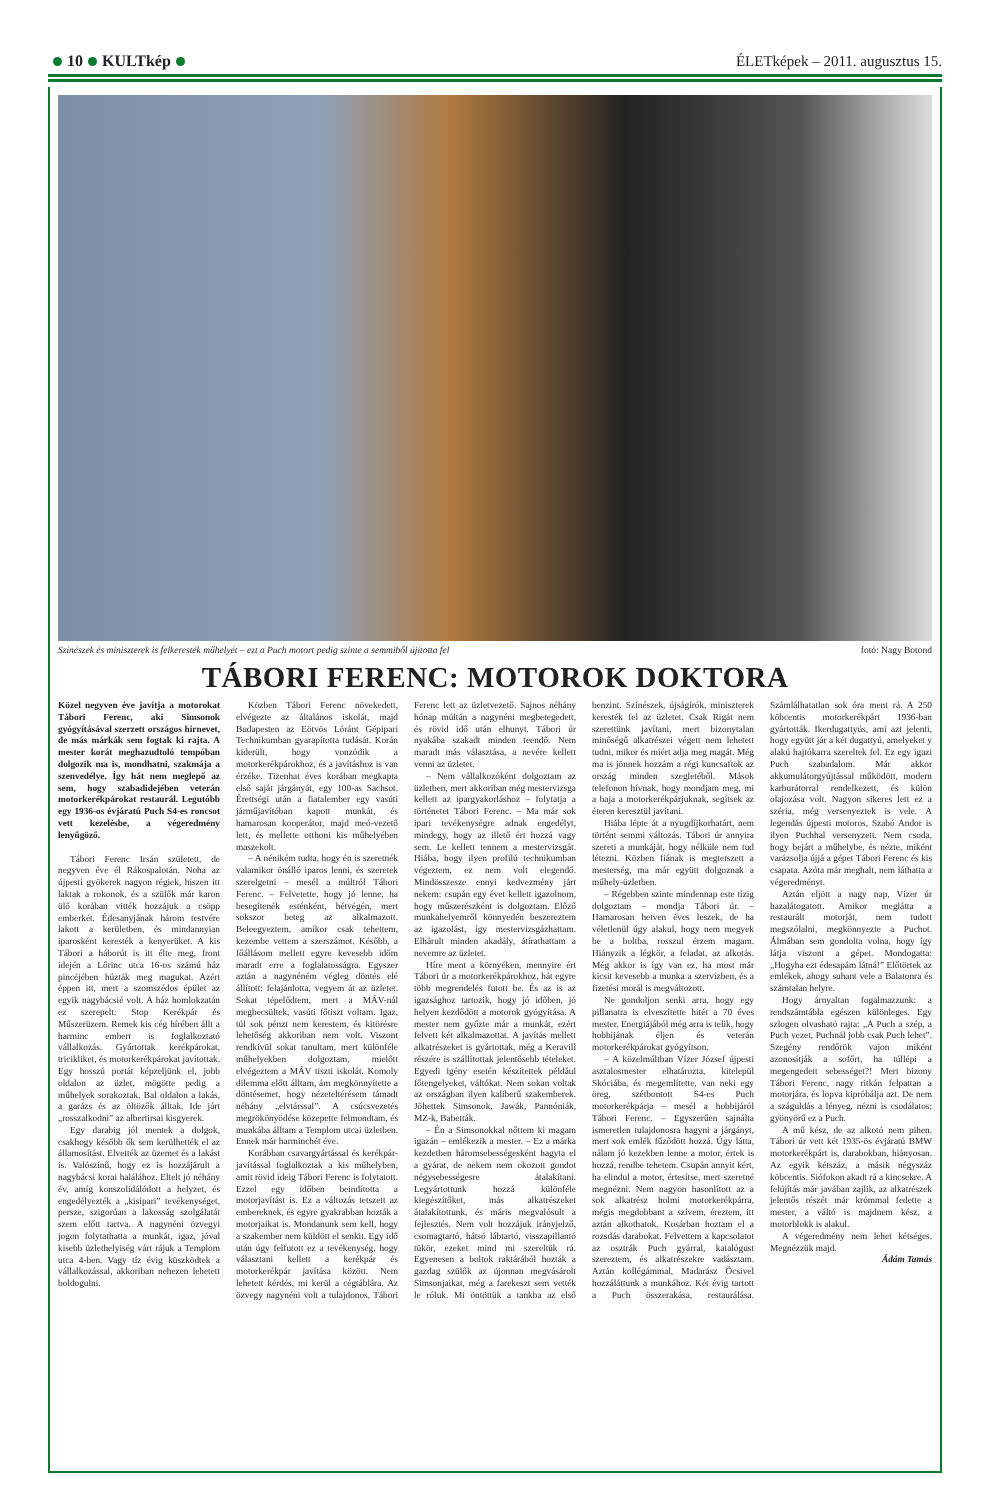10 KULTkép
ÉLETképek – 2011. augusztus 15.
Színészek és miniszterek is felkeresték műhelyét – ezt a Puch motort pedig szinte a semmiből újította fel fotó: Nagy Botond
TÁBORI FERENC: MOTOROK DOKTORA
Közel negyven éve javítja a motorokat Tábori Ferenc, aki Simsonok gyógyításával szerzett országos hírnevet, de más márkák sem fogtak ki rajta. A mester korát meghazudtoló tempóban dolgozik ma is, mondhatni, szakmája a szenvedélye. Így hát nem meglepő az sem, hogy szabadidejében veterán motorkerékpárokat restaurál. Legutóbb egy 1936-os évjáratú Puch S4-es roncsot vett kezelésbe, a végeredmény lenyűgöző.
Tábori Ferenc Irsán született, de negyven éve él Rákospalotán. Noha az újpesti gyökerek nagyon régiek, hiszen itt laktak a rokonok, és a szülők már karon ülő korában vitték hozzájuk a csöpp emberkét. Édesanyjának három testvére lakott a kerületben, és mindannyian iparosként keresték a kenyerüket. A kis Tábori a háborút is itt élte meg, front idején a Lőrinc utca 16-os számú ház pincéjében húzták meg magukat. Azért éppen itt, mert a szomszédos épület az egyik nagybácsié volt. A ház homlokzatán ez szerepelt: Stop Kerékpár és Műszerüzem. Remek kis cég hírében állt a harminc embert is foglalkoztató vállalkozás. Gyártottak kerékpárokat, tricikliket, és motorkerékpárokat javítottak. Egy hosszú portát képzeljünk el, jobb oldalon az üzlet, mögötte pedig a műhelyek sorakoztak. Bal oldalon a lakás, a garázs és az öltözők álltak. Ide járt „rosszalkodni” az albertirsai kisgyerek.
Egy darabig jól mentek a dolgok, csakhogy később ők sem kerülhették el az államosítást. Elvették az üzemet és a lakást is. Valószínű, hogy ez is hozzájárult a nagybácsi korai halálához. Eltelt jó néhány év, amíg konszolidálódott a helyzet, és engedélyezték a „kisipari” tevékenységet, persze, szigorúan a lakosság szolgálatát szem előtt tartva. A nagynéni özvegyi jogon folytathatta a munkát, igaz, jóval kisebb üzlethelyiség várt rájuk a Templom utca 4-ben. Vagy tíz évig küszködtek a vállalkozással, akkoriban nehezen lehetett boldogulni.
Közben Tábori Ferenc növekedett, elvégezte az általános iskolát, majd Budapesten az Eötvös Lóránt Gépipari Technikumban gyarapította tudását. Korán kiderült, hogy vonzódik a motorkerékpárokhoz, és a javításhoz is van érzéke. Tizenhat éves korában megkapta első saját járgányát, egy 100-as Sachsot. Érettségi után a fiatalember egy vasúti járműjavítóban kapott munkát, és hamarosan kooperátor, majd meó-vezető lett, és mellette otthoni kis műhelyében maszekolt.
– A nénikém tudta, hogy én is szeretnék valamikor önálló iparos lenni, és szeretek szerelgetni – mesél a múltról Tábori Ferenc. – Felvetette, hogy jó lenne, ha besegítenék esténként, hétvégén, mert sokszor beteg az alkalmazott. Beleegyeztem, amikor csak tehettem, kezembe vettem a szerszámot. Később, a főállásom mellett egyre kevesebb időm maradt erre a foglalatosságra. Egyszer aztán a nagynéném végleg döntés elé állított: felajánlotta, vegyem át az üzletet. Sokat tépelődtem, mert a MÁV-nál megbecsültek, vasúti főtiszt voltam. Igaz, túl sok pénzt nem kerestem, és kitörésre lehetőség akkoriban nem volt. Viszont rendkívül sokat tanultam, mert különféle műhelyekben dolgoztam, mielőtt elvégeztem a MÁV tiszti iskolát. Komoly dilemma előtt álltam, ám megkönnyítette a döntésemet, hogy nézeteltérésem támadt néhány „elvtárssal”. A csúcsvezetés megrökönyödése közepette felmondtam, és munkába álltam a Templom utcai üzletben. Ennek már harminchét éve.
Korábban csavargyártással és kerékpár-javítással foglalkoztak a kis műhelyben, amit rövid ideig Tábori Ferenc is folytatott. Ezzel egy időben beindította a motorjavítást is. Ez a változás tetszett az embereknek, és egyre gyakrabban hozták a motorjaikat is. Mondanunk sem kell, hogy a szakember nem küldött el senkit. Egy idő után úgy felfutott ez a tevékenység, hogy választani kellett a kerékpár és motorkerékpár javítása között. Nem lehetett kérdés, mi kerül a cégtáblára. Az özvegy nagynéni volt a tulajdonos, Tábori Ferenc lett az üzletvezető. Sajnos néhány hónap múltán a nagynéni megbetegedett, és rövid idő után elhunyt. Tábori úr nyakába szakadt minden teendő. Nem maradt más választása, a nevére kellett venni az üzletet.
– Nem vállalkozóként dolgoztam az üzletben, mert akkoriban még mestervizsga kellett az ipargyakorláshoz – folytatja a történetet Tábori Ferenc. – Ma már sok ipari tevékenységre adnak engedélyt, mindegy, hogy az illető ért hozzá vagy sem. Le kellett tennem a mestervizsgát. Hiába, hogy ilyen profilú technikumban végeztem, ez nem volt elegendő. Mindösszesze ennyi kedvezmény járt nekem: csupán egy évet kellett igazolnom, hogy műszerészként is dolgoztam. Előző munkahelyemről könnyedén beszereztem az igazolást, így mestervizsgázhattam. Elhárult minden akadály, átírathattam a nevemre az üzletet.
Híre ment a környéken, mennyire ért Tábori úr a motorkerékpárokhoz, hát egyre több megrendelés futott be. És az is az igazsághoz tartozik, hogy jó időben, jó helyen kezdődött a motorok gyógyítása. A mester nem győzte már a munkát, ezért felvett két alkalmazottat. A javítás mellett alkatrészeket is gyártottak, még a Keravill részére is szállítottak jelentősebb tételeket. Egyedi igény esetén készítettek például főtengelyeket, váltókat. Nem sokan voltak az országban ilyen kaliberű szakemberek. Jöhettek Simsonok, Jawák, Pannóniák, MZ-k, Babetták.
– Én a Simsonokkal nőttem ki magam igazán – emlékezik a mester. – Ez a márka kezdetben háromsebességesként hagyta el a gyárat, de nekem nem okozott gondot négysebességesre átalakítani. Legyártottunk hozzá különféle kiegészítőket, más alkatrészeket átalakítottunk, és máris megvalósult a fejlesztés. Nem volt hozzájuk irányjelző, csomagtartó, hátsó lábtartó, visszapillantó tükör, ezeket mind mi szereltük rá. Egyenesen a boltok raktárából hozták a gazdag szülők az újonnan megvásárolt Simsonjaikat, még a farekeszt sem vették le róluk. Mi öntöttük a tankba az első benzint. Színészek, újságírók, miniszterek keresték fel az üzletet. Csak Rigát nem szerettünk javítani, mert bizonytalan minőségű alkatrészei végett nem lehetett tudni, mikor és miért adja meg magát. Még ma is jönnek hozzám a régi kuncsaftok az ország minden szegletéből. Mások telefonon hívnak, hogy mondjam meg, mi a baja a motorkerékpárjuknak, segítsek az éteren keresztül javítani.
Hiába lépte át a nyugdíjkorhatárt, nem történt semmi változás. Tábori úr annyira szereti a munkáját, hogy nélküle nem tud létezni. Közben fiának is megtetszett a mesterség, ma már együtt dolgoznak a műhely-üzletben.
– Régebben szinte mindennap este tízig dolgoztam – mondja Tábori úr. – Hamarosan hetven éves leszek, de ha véletlenül úgy alakul, hogy nem megyek be a boltba, rosszul érzem magam. Hiányzik a légkör, a feladat, az alkotás. Még akkor is így van ez, ha most már kicsit kevesebb a munka a szervizben, és a fizetési morál is megváltozott.
Ne gondoljon senki arra, hogy egy pillanatra is elveszítette hitét a 70 éves mester. Energiájából még arra is telik, hogy hobbijának éljen és veterán motorkerékpárokat gyógyítson.
– A közelmúltban Vízer József újpesti asztalosmester elhatározta, kitelepül Skóciába, és megemlítette, van neki egy öreg, szétbontott S4-es Puch motorkerékpárja – mesél a hobbijáról Tábori Ferenc. – Egyszerűen sajnálta ismeretlen tulajdonosra hagyni a járgányt, mert sok emlék fűződött hozzá. Úgy látta, nálam jó kezekben lenne a motor, értek is hozzá, rendbe tehetem. Csupán annyit kért, ha elindul a motor, értesítse, mert szeretné megnézni. Nem nagyon hasonlított az a sok alkatrész holmi motorkerékpárra, mégis megdobbant a szívem, éreztem, itt aztán alkothatok. Kosárban hoztam el a rozsdás darabokat. Felvettem a kapcsolatot az osztrák Puch gyárral, katalógust szereztem, és alkatrészekre vadásztam. Aztán kollégámmal, Madarász Öcsivel hozzáláttunk a munkához. Két évig tartott a Puch összerakása, restaurálása. Számlálhatatlan sok óra ment rá. A 250 köbcentis motorkerékpárt 1936-ban gyártották. Ikerdugattyús, ami azt jelenti, hogy együtt jár a két dugattyú, amelyeket y alakú hajtókarra szereltek fel. Ez egy igazi Puch szabadalom. Már akkor akkumulátorgyújtással működött, modern karburátorral rendelkezett, és külön olajozása volt. Nagyon sikeres lett ez a széria, még versenyeztek is vele. A legendás újpesti motoros, Szabó Andor is ilyen Puchhal versenyzett. Nem csoda, hogy bejárt a műhelybe, és nézte, miként varázsolja újjá a gépet Tábori Ferenc és kis csapata. Azóta már meghalt, nem láthatta a végeredményt.
Aztán eljött a nagy nap, Vízer úr hazalátogatott. Amikor meglátta a restaurált motorját, nem tudott megszólalni, megkönnyezte a Puchot. Álmában sem gondolta volna, hogy így látja viszont a gépet. Mondogatta: „Hogyha ezt édesapám látná!” Előtörtek az emlékek, ahogy suhant vele a Balatonra és számtalan helyre.
Hogy árnyaltan fogalmazzunk: a rendszámtábla egészen különleges. Egy szlogen olvasható rajta: „A Puch a szép, a Puch vezet, Puchnál jobb csak Puch lehet”. Szegény rendőrök vajon miként azonosítják a sofőrt, ha túllépi a megengedett sebességet?! Mert bizony Tábori Ferenc, nagy ritkán felpattan a motorjára, és lopva kipróbálja azt. De nem a száguldás a lényeg, nézni is csodálatos; gyönyörű ez a Puch.
A mű kész, de az alkotó nem pihen. Tábori úr vett két 1935-ös évjáratú BMW motorkerékpárt is, darabokban, hiányosan. Az egyik kétszáz, a másik négyszáz köbcentis. Siófokon akadt rá a kincsekre. A felújítás már javában zajlik, az alkatrészek jelentős részét már krómmal fedette a mester, a váltó is majdnem kész, a motorblokk is alakul.
A végeredmény nem lehet kétséges. Megnézzük majd.
Ádám Tamás